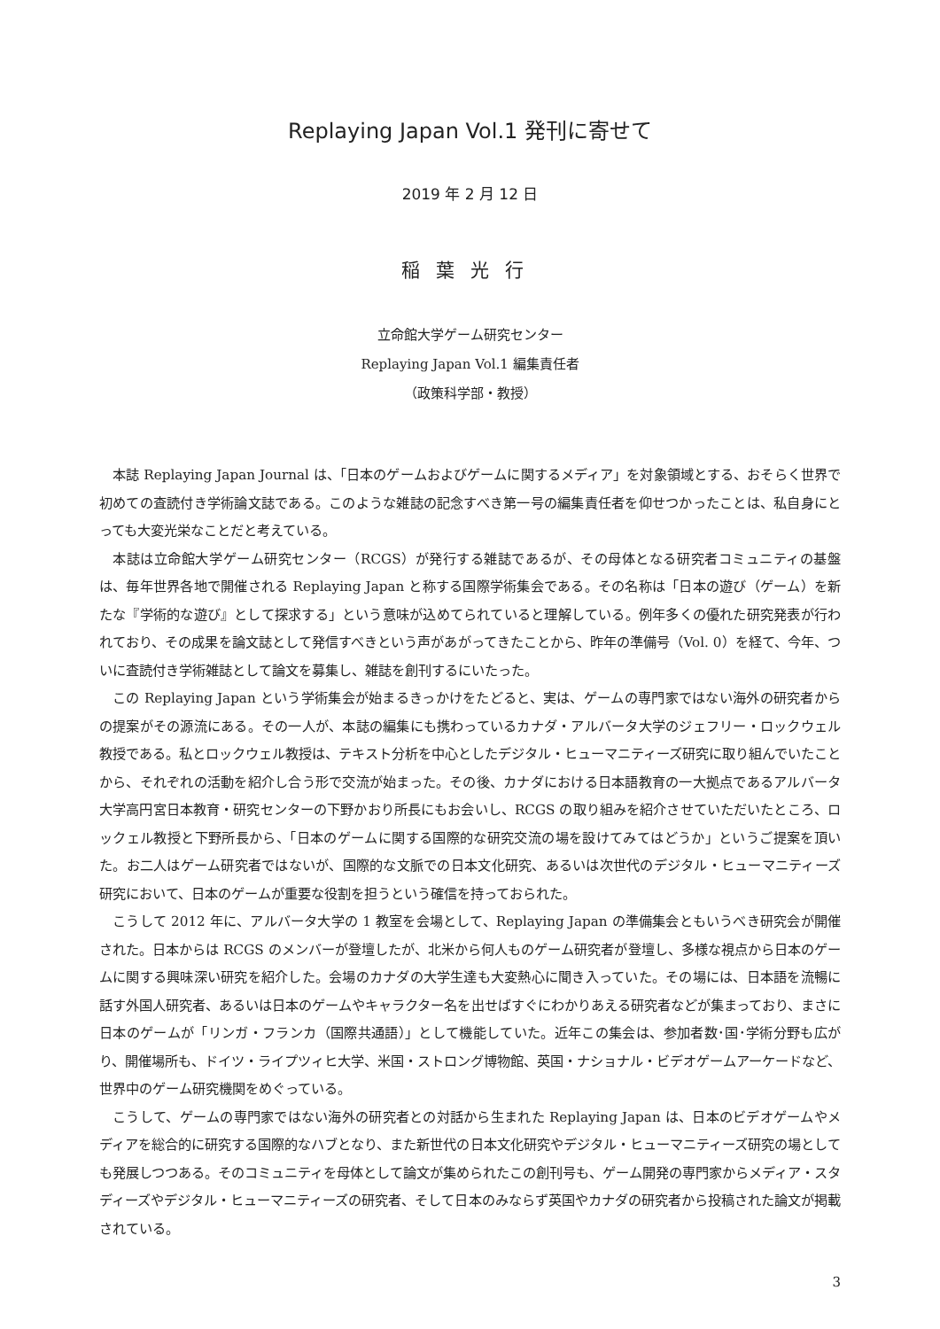Replaying Japan Vol.1 発刊に寄せて
2019 年 2 月 12 日
稲葉光行
立命館大学ゲーム研究センター
Replaying Japan Vol.1 編集責任者
（政策科学部・教授）
本誌 Replaying Japan Journal は、「日本のゲームおよびゲームに関するメディア」を対象領域とする、おそらく世界で初めての査読付き学術論文誌である。このような雑誌の記念すべき第一号の編集責任者を仰せつかったことは、私自身にとっても大変光栄なことだと考えている。
本誌は立命館大学ゲーム研究センター（RCGS）が発行する雑誌であるが、その母体となる研究者コミュニティの基盤は、毎年世界各地で開催される Replaying Japan と称する国際学術集会である。その名称は「日本の遊び（ゲーム）を新たな『学術的な遊び』として探求する」という意味が込めてられていると理解している。例年多くの優れた研究発表が行われており、その成果を論文誌として発信すべきという声があがってきたことから、昨年の準備号（Vol. 0）を経て、今年、ついに査読付き学術雑誌として論文を募集し、雑誌を創刊するにいたった。
この Replaying Japan という学術集会が始まるきっかけをたどると、実は、ゲームの専門家ではない海外の研究者からの提案がその源流にある。その一人が、本誌の編集にも携わっているカナダ・アルバータ大学のジェフリー・ロックウェル教授である。私とロックウェル教授は、テキスト分析を中心としたデジタル・ヒューマニティーズ研究に取り組んでいたことから、それぞれの活動を紹介し合う形で交流が始まった。その後、カナダにおける日本語教育の一大拠点であるアルバータ大学高円宮日本教育・研究センターの下野かおり所長にもお会いし、RCGS の取り組みを紹介させていただいたところ、ロックェル教授と下野所長から、「日本のゲームに関する国際的な研究交流の場を設けてみてはどうか」というご提案を頂いた。お二人はゲーム研究者ではないが、国際的な文脈での日本文化研究、あるいは次世代のデジタル・ヒューマニティーズ研究において、日本のゲームが重要な役割を担うという確信を持っておられた。
こうして 2012 年に、アルバータ大学の 1 教室を会場として、Replaying Japan の準備集会ともいうべき研究会が開催された。日本からは RCGS のメンバーが登壇したが、北米から何人ものゲーム研究者が登壇し、多様な視点から日本のゲームに関する興味深い研究を紹介した。会場のカナダの大学生達も大変熱心に聞き入っていた。その場には、日本語を流暢に話す外国人研究者、あるいは日本のゲームやキャラクター名を出せばすぐにわかりあえる研究者などが集まっており、まさに日本のゲームが「リンガ・フランカ（国際共通語）」として機能していた。近年この集会は、参加者数･国･学術分野も広がり、開催場所も、ドイツ・ライプツィヒ大学、米国・ストロング博物館、英国・ナショナル・ビデオゲームアーケードなど、世界中のゲーム研究機関をめぐっている。
こうして、ゲームの専門家ではない海外の研究者との対話から生まれた Replaying Japan は、日本のビデオゲームやメディアを総合的に研究する国際的なハブとなり、また新世代の日本文化研究やデジタル・ヒューマニティーズ研究の場としても発展しつつある。そのコミュニティを母体として論文が集められたこの創刊号も、ゲーム開発の専門家からメディア・スタディーズやデジタル・ヒューマニティーズの研究者、そして日本のみならず英国やカナダの研究者から投稿された論文が掲載されている。
3